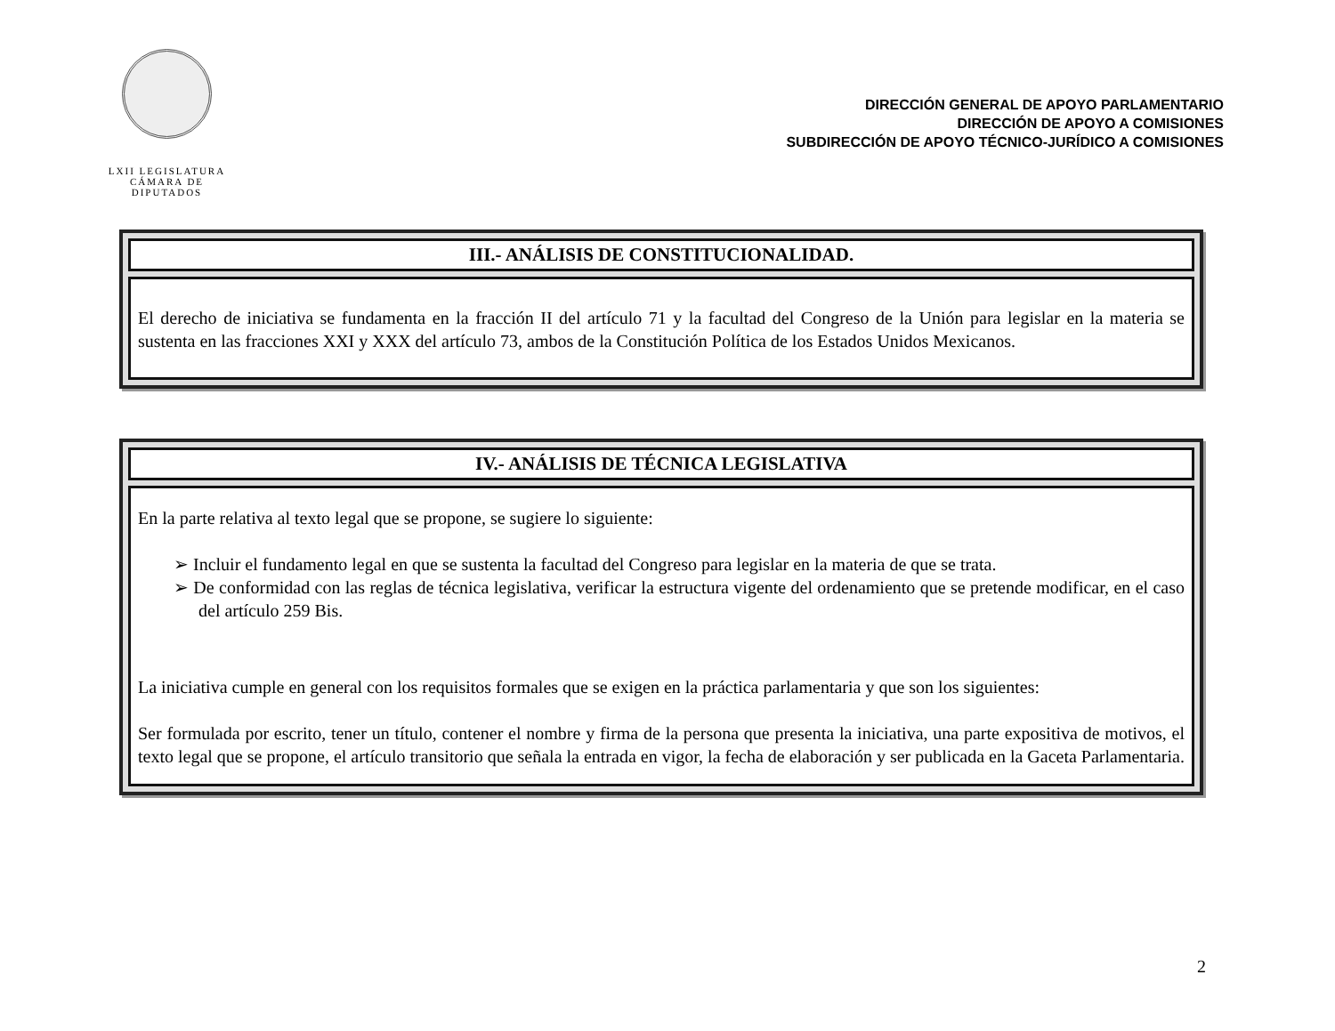LXII LEGISLATURA
CÁMARA DE DIPUTADOS
DIRECCIÓN GENERAL DE APOYO PARLAMENTARIO
DIRECCIÓN DE APOYO A COMISIONES
SUBDIRECCIÓN DE APOYO TÉCNICO-JURÍDICO A COMISIONES
III.- ANÁLISIS DE CONSTITUCIONALIDAD.
El derecho de iniciativa se fundamenta en la fracción II del artículo 71 y la facultad del Congreso de la Unión para legislar en la materia se sustenta en las fracciones XXI y XXX del artículo 73, ambos de la Constitución Política de los Estados Unidos Mexicanos.
IV.- ANÁLISIS DE TÉCNICA LEGISLATIVA
En la parte relativa al texto legal que se propone, se sugiere lo siguiente:
➢ Incluir el fundamento legal en que se sustenta la facultad del Congreso para legislar en la materia de que se trata.
➢ De conformidad con las reglas de técnica legislativa, verificar la estructura vigente del ordenamiento que se pretende modificar, en el caso del artículo 259 Bis.
La iniciativa cumple en general con los requisitos formales que se exigen en la práctica parlamentaria y que son los siguientes:
Ser formulada por escrito, tener un título, contener el nombre y firma de la persona que presenta la iniciativa, una parte expositiva de motivos, el texto legal que se propone, el artículo transitorio que señala la entrada en vigor, la fecha de elaboración y ser publicada en la Gaceta Parlamentaria.
2